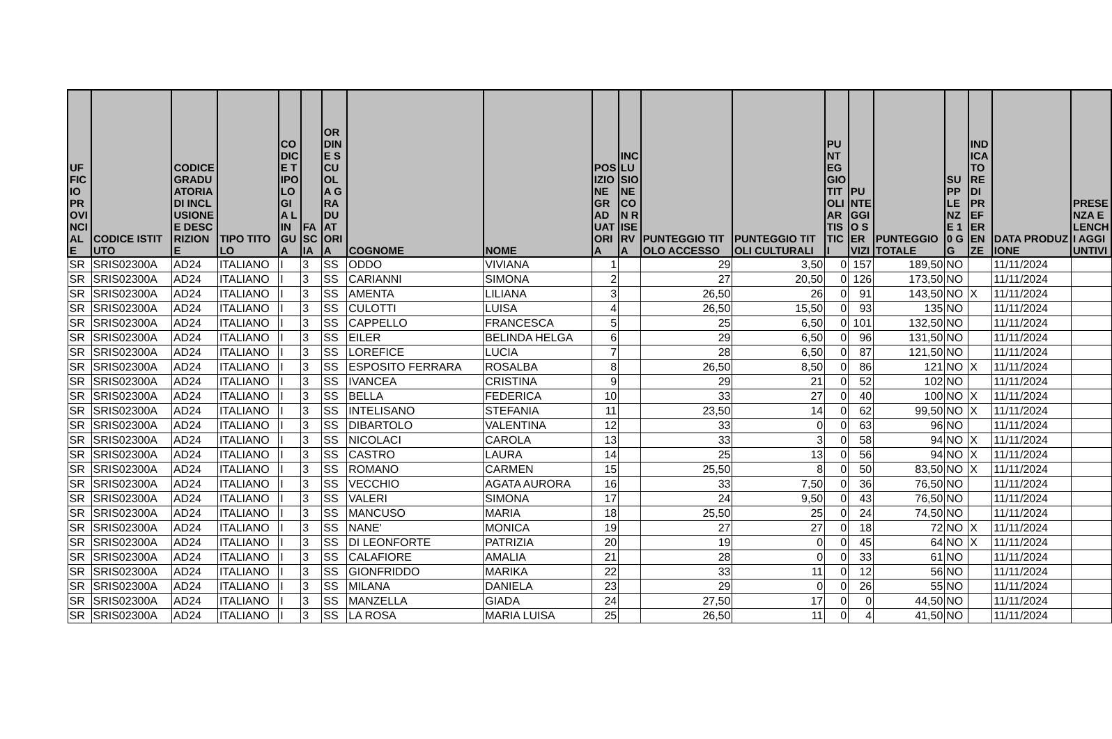| UFFICIO PROVINCIALE | CODICE ISTITUTO | CODICE GRADUATORIA DI INCLUSIONE E DESCRIZIONE | TIPO TITOLO | CODICE TIPOLOGIA LINGUA | FASCIA | ORDINE SCUOLA GRADUATORIA | COGNOME | NOME | POSIZIONE GRADUATORIA | INCLUSIONE CON RISERVA | PUNTEGGIO TITOLO ACCESSO | PUNTEGGIO TITOLI CULTURALI | PUNTEGGIO TITOLI ARTISTICI | PUNTEGGIO SERVIZI | PUNTEGGIO TOTALE | SUPPLENZE 10 GG | INDICATORE DI PREFERENZE | DATA PRODUZIONE | PRESENZA ELENCHI AGGIUNTIVI |
| --- | --- | --- | --- | --- | --- | --- | --- | --- | --- | --- | --- | --- | --- | --- | --- | --- | --- | --- | --- |
| SR | SRIS02300A | AD24 | ITALIANO | I | 3 | SS | ODDO | VIVIANA | 1 | | 29 | 3,50 | 0 | 157 | 189,50 | NO | | 11/11/2024 | |
| SR | SRIS02300A | AD24 | ITALIANO | I | 3 | SS | CARIANNI | SIMONA | 2 | | 27 | 20,50 | 0 | 126 | 173,50 | NO | | 11/11/2024 | |
| SR | SRIS02300A | AD24 | ITALIANO | I | 3 | SS | AMENTA | LILIANA | 3 | | 26,50 | 26 | 0 | 91 | 143,50 | NO | X | 11/11/2024 | |
| SR | SRIS02300A | AD24 | ITALIANO | I | 3 | SS | CULOTTI | LUISA | 4 | | 26,50 | 15,50 | 0 | 93 | 135 | NO | | 11/11/2024 | |
| SR | SRIS02300A | AD24 | ITALIANO | I | 3 | SS | CAPPELLO | FRANCESCA | 5 | | 25 | 6,50 | 0 | 101 | 132,50 | NO | | 11/11/2024 | |
| SR | SRIS02300A | AD24 | ITALIANO | I | 3 | SS | EILER | BELINDA HELGA | 6 | | 29 | 6,50 | 0 | 96 | 131,50 | NO | | 11/11/2024 | |
| SR | SRIS02300A | AD24 | ITALIANO | I | 3 | SS | LOREFICE | LUCIA | 7 | | 28 | 6,50 | 0 | 87 | 121,50 | NO | | 11/11/2024 | |
| SR | SRIS02300A | AD24 | ITALIANO | I | 3 | SS | ESPOSITO FERRARA | ROSALBA | 8 | | 26,50 | 8,50 | 0 | 86 | 121 | NO | X | 11/11/2024 | |
| SR | SRIS02300A | AD24 | ITALIANO | I | 3 | SS | IVANCEA | CRISTINA | 9 | | 29 | 21 | 0 | 52 | 102 | NO | | 11/11/2024 | |
| SR | SRIS02300A | AD24 | ITALIANO | I | 3 | SS | BELLA | FEDERICA | 10 | | 33 | 27 | 0 | 40 | 100 | NO | X | 11/11/2024 | |
| SR | SRIS02300A | AD24 | ITALIANO | I | 3 | SS | INTELISANO | STEFANIA | 11 | | 23,50 | 14 | 0 | 62 | 99,50 | NO | X | 11/11/2024 | |
| SR | SRIS02300A | AD24 | ITALIANO | I | 3 | SS | DIBARTOLO | VALENTINA | 12 | | 33 | 0 | 0 | 63 | 96 | NO | | 11/11/2024 | |
| SR | SRIS02300A | AD24 | ITALIANO | I | 3 | SS | NICOLACI | CAROLA | 13 | | 33 | 3 | 0 | 58 | 94 | NO | X | 11/11/2024 | |
| SR | SRIS02300A | AD24 | ITALIANO | I | 3 | SS | CASTRO | LAURA | 14 | | 25 | 13 | 0 | 56 | 94 | NO | X | 11/11/2024 | |
| SR | SRIS02300A | AD24 | ITALIANO | I | 3 | SS | ROMANO | CARMEN | 15 | | 25,50 | 8 | 0 | 50 | 83,50 | NO | X | 11/11/2024 | |
| SR | SRIS02300A | AD24 | ITALIANO | I | 3 | SS | VECCHIO | AGATA AURORA | 16 | | 33 | 7,50 | 0 | 36 | 76,50 | NO | | 11/11/2024 | |
| SR | SRIS02300A | AD24 | ITALIANO | I | 3 | SS | VALERI | SIMONA | 17 | | 24 | 9,50 | 0 | 43 | 76,50 | NO | | 11/11/2024 | |
| SR | SRIS02300A | AD24 | ITALIANO | I | 3 | SS | MANCUSO | MARIA | 18 | | 25,50 | 25 | 0 | 24 | 74,50 | NO | | 11/11/2024 | |
| SR | SRIS02300A | AD24 | ITALIANO | I | 3 | SS | NANE' | MONICA | 19 | | 27 | 27 | 0 | 18 | 72 | NO | X | 11/11/2024 | |
| SR | SRIS02300A | AD24 | ITALIANO | I | 3 | SS | DI LEONFORTE | PATRIZIA | 20 | | 19 | 0 | 0 | 45 | 64 | NO | X | 11/11/2024 | |
| SR | SRIS02300A | AD24 | ITALIANO | I | 3 | SS | CALAFIORE | AMALIA | 21 | | 28 | 0 | 0 | 33 | 61 | NO | | 11/11/2024 | |
| SR | SRIS02300A | AD24 | ITALIANO | I | 3 | SS | GIONFRIDDO | MARIKA | 22 | | 33 | 11 | 0 | 12 | 56 | NO | | 11/11/2024 | |
| SR | SRIS02300A | AD24 | ITALIANO | I | 3 | SS | MILANA | DANIELA | 23 | | 29 | 0 | 0 | 26 | 55 | NO | | 11/11/2024 | |
| SR | SRIS02300A | AD24 | ITALIANO | I | 3 | SS | MANZELLA | GIADA | 24 | | 27,50 | 17 | 0 | 0 | 44,50 | NO | | 11/11/2024 | |
| SR | SRIS02300A | AD24 | ITALIANO | I | 3 | SS | LA ROSA | MARIA LUISA | 25 | | 26,50 | 11 | 0 | 4 | 41,50 | NO | | 11/11/2024 | |